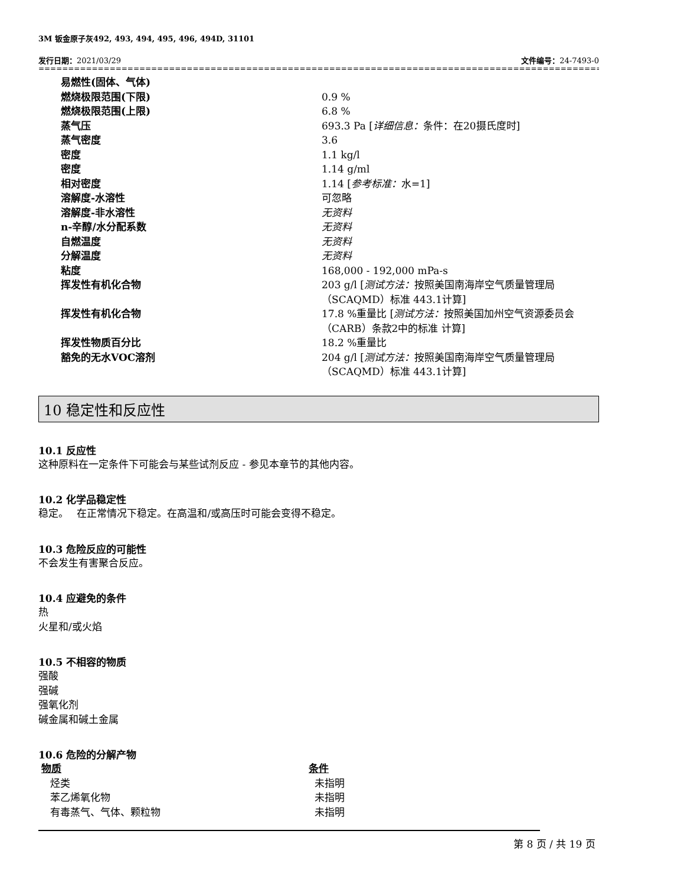3M 钣金原子灰492, 493, 494, 495, 496, 494D, 31101
发行日期：2021/03/29 文件编号：24-7493-0
==================================================================================================================
| 易燃性(固体、气体) | |
| 燃烧极限范围(下限) | 0.9 % |
| 燃烧极限范围(上限) | 6.8 % |
| 蒸气压 | 693.3 Pa [ 详细信息： 条件：在20摄氏度时] |
| 蒸气密度 | 3.6 |
| 密度 | 1.1 kg/l |
| 密度 | 1.14 g/ml |
| 相对密度 | 1.14 [ 参考标准： 水=1] |
| 溶解度-水溶性 | 可忽略 |
| 溶解度-非水溶性 | 无资料 |
| n-辛醇/水分配系数 | 无资料 |
| 自燃温度 | 无资料 |
| 分解温度 | 无资料 |
| 粘度 | 168,000 - 192,000 mPa-s |
| 挥发性有机化合物 | 203 g/l [ 测试方法： 按照美国南海岸空气质量管理局（SCAQMD）标准 443.1计算] |
| 挥发性有机化合物 | 17.8 %重量比 [ 测试方法： 按照美国加州空气资源委员会（CARB）条款2中的标准 计算] |
| 挥发性物质百分比 | 18.2 %重量比 |
| 豁免的无水VOC溶剂 | 204 g/l [ 测试方法： 按照美国南海岸空气质量管理局（SCAQMD）标准 443.1计算] |
10 稳定性和反应性
10.1 反应性
这种原料在一定条件下可能会与某些试剂反应 - 参见本章节的其他内容。
10.2 化学品稳定性
稳定。　 在正常情况下稳定。在高温和/或高压时可能会变得不稳定。
10.3 危险反应的可能性
不会发生有害聚合反应。
10.4 应避免的条件
热
火星和/或火焰
10.5 不相容的物质
强酸
强碱
强氧化剂
碱金属和碱土金属
10.6 危险的分解产物
| 物质 | 条件 |
| --- | --- |
| 烃类 | 未指明 |
| 苯乙烯氧化物 | 未指明 |
| 有毒蒸气、气体、颗粒物 | 未指明 |
第 8 页 / 共 19 页